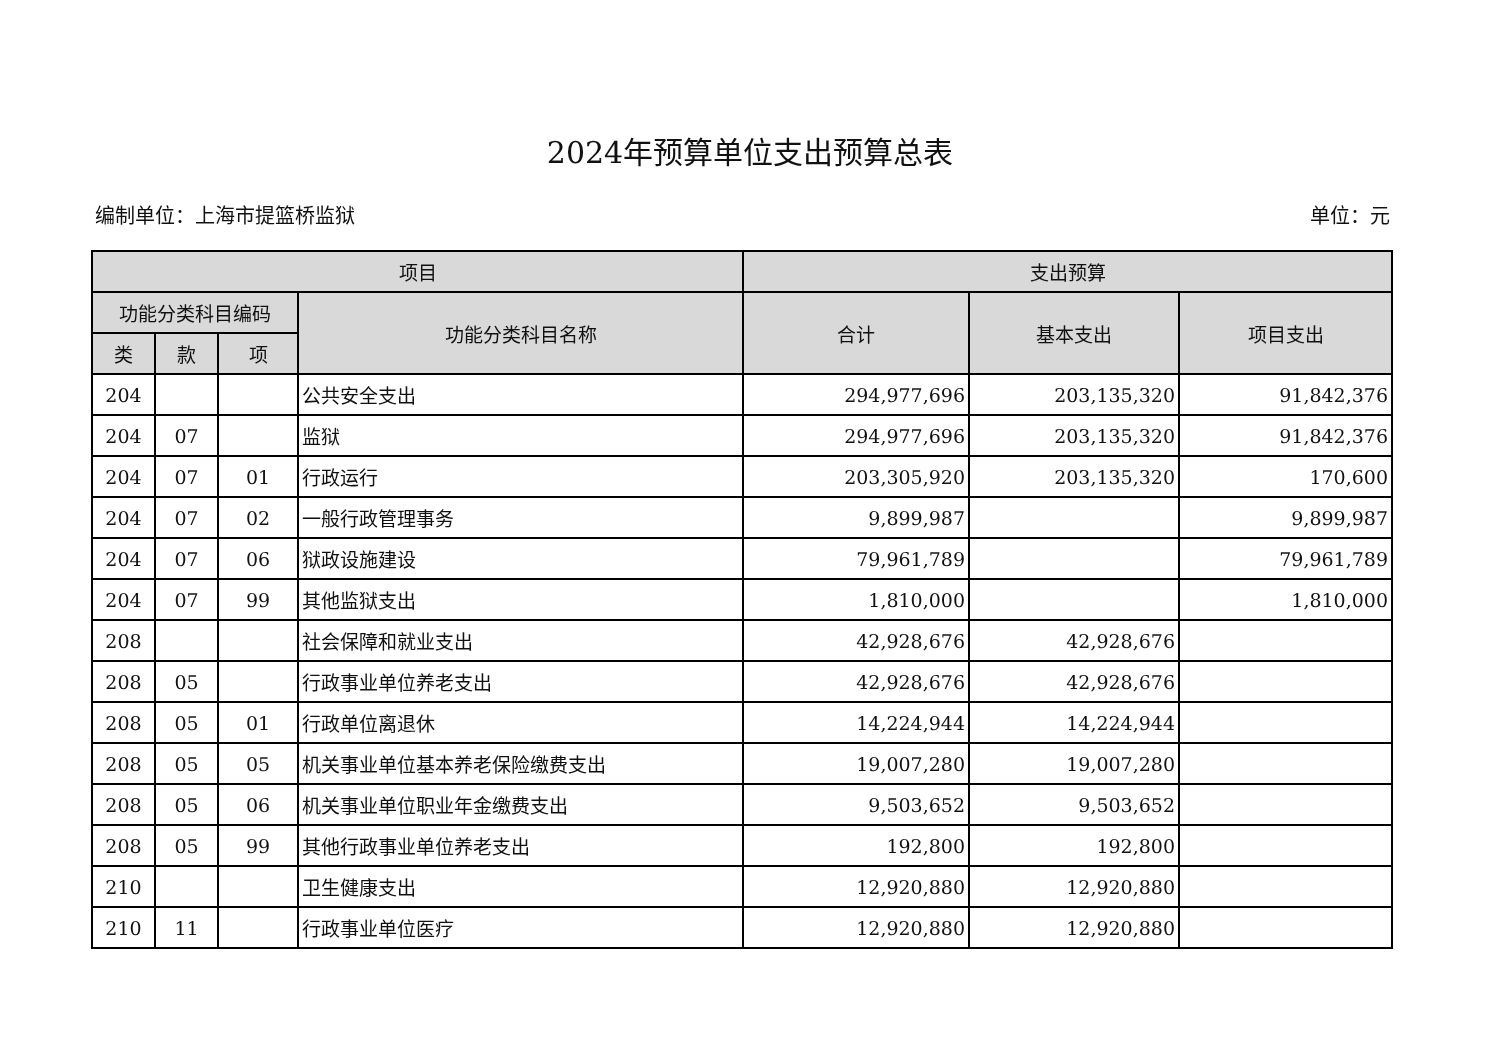2024年预算单位支出预算总表
编制单位：上海市提篮桥监狱 单位：元
| 项目 | | | | 支出预算 | | |
| --- | --- | --- | --- | --- | --- | --- |
| 功能分类科目编码 | | | 功能分类科目名称 | 合计 | 基本支出 | 项目支出 |
| 类 | 款 | 项 | | | | |
| 204 | | | 公共安全支出 | 294,977,696 | 203,135,320 | 91,842,376 |
| 204 | 07 | | 监狱 | 294,977,696 | 203,135,320 | 91,842,376 |
| 204 | 07 | 01 | 行政运行 | 203,305,920 | 203,135,320 | 170,600 |
| 204 | 07 | 02 | 一般行政管理事务 | 9,899,987 | | 9,899,987 |
| 204 | 07 | 06 | 狱政设施建设 | 79,961,789 | | 79,961,789 |
| 204 | 07 | 99 | 其他监狱支出 | 1,810,000 | | 1,810,000 |
| 208 | | | 社会保障和就业支出 | 42,928,676 | 42,928,676 | |
| 208 | 05 | | 行政事业单位养老支出 | 42,928,676 | 42,928,676 | |
| 208 | 05 | 01 | 行政单位离退休 | 14,224,944 | 14,224,944 | |
| 208 | 05 | 05 | 机关事业单位基本养老保险缴费支出 | 19,007,280 | 19,007,280 | |
| 208 | 05 | 06 | 机关事业单位职业年金缴费支出 | 9,503,652 | 9,503,652 | |
| 208 | 05 | 99 | 其他行政事业单位养老支出 | 192,800 | 192,800 | |
| 210 | | | 卫生健康支出 | 12,920,880 | 12,920,880 | |
| 210 | 11 | | 行政事业单位医疗 | 12,920,880 | 12,920,880 | |